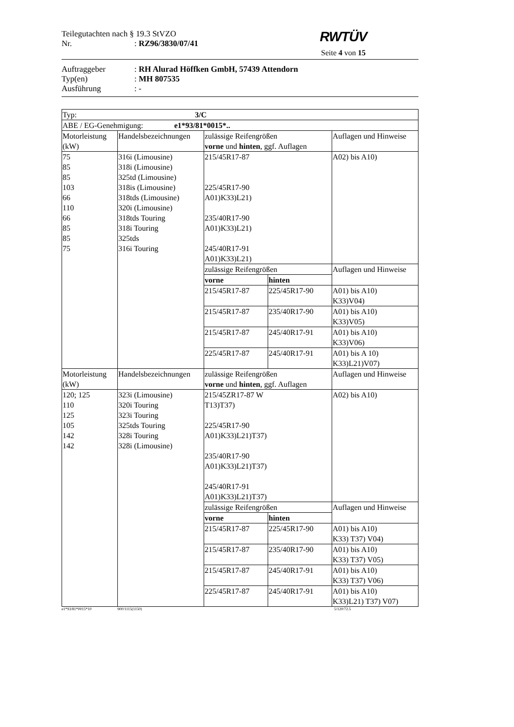Teilegutachten nach § 19.3 StVZO
Nr.: RZ96/3830/07/41
RWTÜV
Seite 4 von 15
Auftraggeber: RH Alurad Höffken GmbH, 57439 Attendorn
Typ(en): MH 807535
Ausführung: -
| Typ: 3/C | | | | |
| ABE / EG-Genehmigung: e1*93/81*0015*.. | | | | |
| Motorleistung (kW) | Handelsbezeichnungen | zulässige Reifengrößen vorne und hinten , ggf. Auflagen | | Auflagen und Hinweise |
| 75 85 85 103 66 110 66 85 85 75 | 316i (Limousine) 318i (Limousine) 325td (Limousine) 318is (Limousine) 318tds (Limousine) 320i (Limousine) 318tds Touring 318i Touring 325tds 316i Touring | 215/45R17-87 225/45R17-90 A01)K33)L21) 235/40R17-90 A01)K33)L21) 245/40R17-91 A01)K33)L21) | | A02) bis A10) |
| | | zulässige Reifengrößen | | Auflagen und Hinweise |
| | | vorne | hinten | |
| | | 215/45R17-87 | 225/45R17-90 | A01) bis A10) K33)V04) |
| | | 215/45R17-87 | 235/40R17-90 | A01) bis A10) K33)V05) |
| | | 215/45R17-87 | 245/40R17-91 | A01) bis A10) K33)V06) |
| | | 225/45R17-87 | 245/40R17-91 | A01) bis A 10) K33)L21)V07) |
| Motorleistung (kW) | Handelsbezeichnungen | zulässige Reifengrößen vorne und hinten , ggf. Auflagen | | Auflagen und Hinweise |
| 120; 125 110 125 105 142 142 | 323i (Limousine) 320i Touring 323i Touring 325tds Touring 328i Touring 328i (Limousine) | 215/45ZR17-87 W T13)T37) 225/45R17-90 A01)K33)L21)T37) 235/40R17-90 A01)K33)L21)T37) 245/40R17-91 A01)K33)L21)T37) | | A02) bis A10) |
| | | zulässige Reifengrößen | | Auflagen und Hinweise |
| | | vorne | hinten | |
| | | 215/45R17-87 | 225/45R17-90 | A01) bis A10) K33) T37) V04) |
| | | 215/45R17-87 | 235/40R17-90 | A01) bis A10) K33) T37) V05) |
| | | 215/45R17-87 | 245/40R17-91 | A01) bis A10) K33) T37) V06) |
| | | 225/45R17-87 | 245/40R17-91 | A01) bis A10) K33)L21) T37) V07) |
e1*93/81*0015*10 900/1115(1150) 5/120/72.5